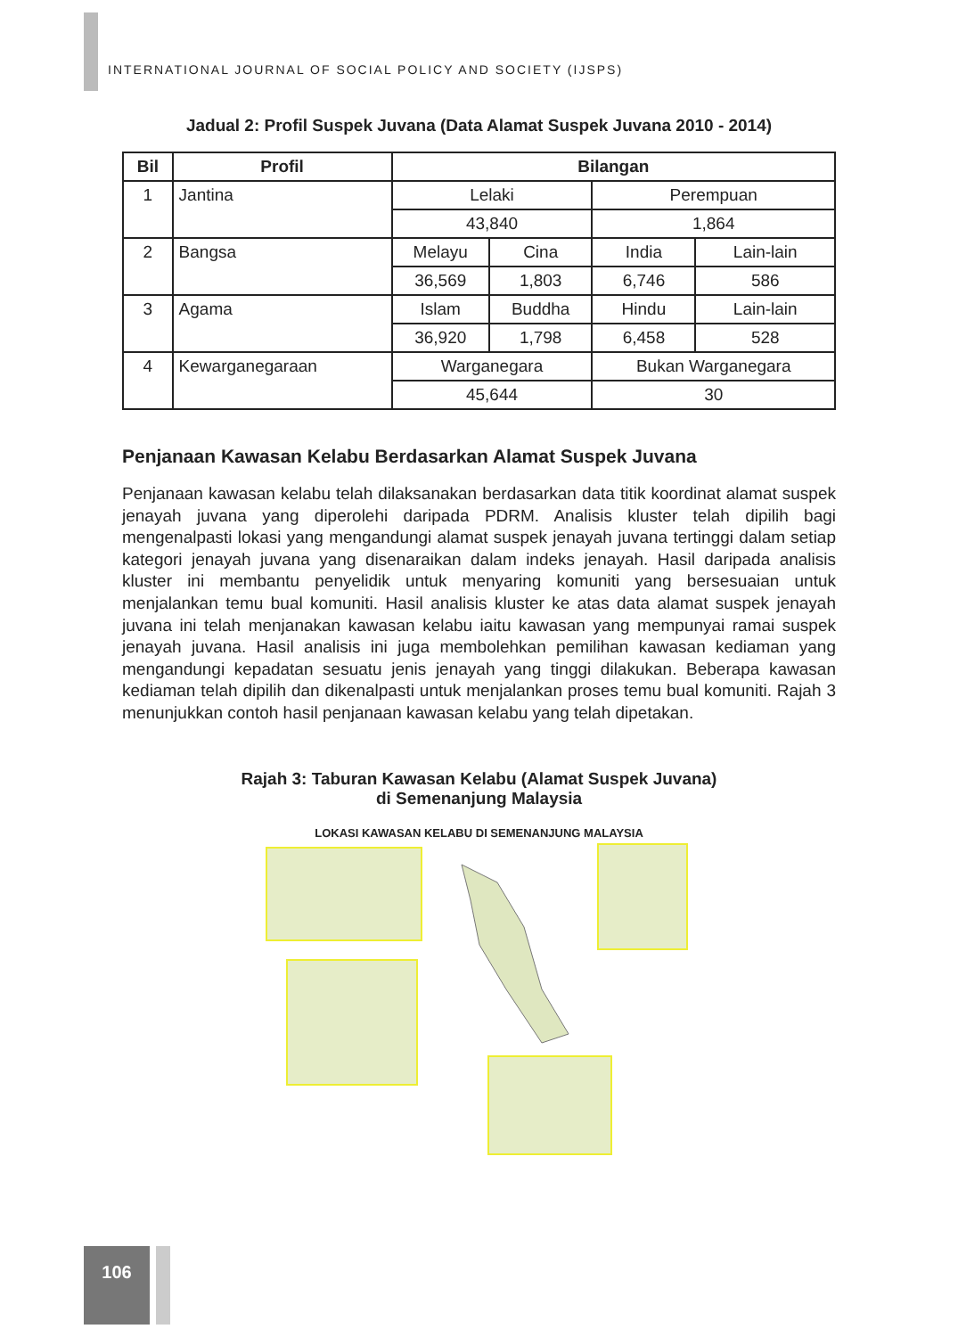INTERNATIONAL JOURNAL OF SOCIAL POLICY AND SOCIETY (IJSPS)
Jadual 2: Profil Suspek Juvana (Data Alamat Suspek Juvana 2010 - 2014)
| Bil | Profil | Bilangan | | | |
| --- | --- | --- | --- | --- | --- |
| 1 | Jantina | Lelaki | | Perempuan | |
| | | 43,840 | | 1,864 | |
| 2 | Bangsa | Melayu | Cina | India | Lain-lain |
| | | 36,569 | 1,803 | 6,746 | 586 |
| 3 | Agama | Islam | Buddha | Hindu | Lain-lain |
| | | 36,920 | 1,798 | 6,458 | 528 |
| 4 | Kewarganegaraan | Warganegara | | Bukan Warganegara | |
| | | 45,644 | | 30 | |
Penjanaan Kawasan Kelabu Berdasarkan Alamat Suspek Juvana
Penjanaan kawasan kelabu telah dilaksanakan berdasarkan data titik koordinat alamat suspek jenayah juvana yang diperolehi daripada PDRM. Analisis kluster telah dipilih bagi mengenalpasti lokasi yang mengandungi alamat suspek jenayah juvana tertinggi dalam setiap kategori jenayah juvana yang disenaraikan dalam indeks jenayah. Hasil daripada analisis kluster ini membantu penyelidik untuk menyaring komuniti yang bersesuaian untuk menjalankan temu bual komuniti. Hasil analisis kluster ke atas data alamat suspek jenayah juvana ini telah menjanakan kawasan kelabu iaitu kawasan yang mempunyai ramai suspek jenayah juvana. Hasil analisis ini juga membolehkan pemilihan kawasan kediaman yang mengandungi kepadatan sesuatu jenis jenayah yang tinggi dilakukan. Beberapa kawasan kediaman telah dipilih dan dikenalpasti untuk menjalankan proses temu bual komuniti. Rajah 3 menunjukkan contoh hasil penjanaan kawasan kelabu yang telah dipetakan.
Rajah 3: Taburan Kawasan Kelabu (Alamat Suspek Juvana)
di Semenanjung Malaysia
LOKASI KAWASAN KELABU DI SEMENANJUNG MALAYSIA
106